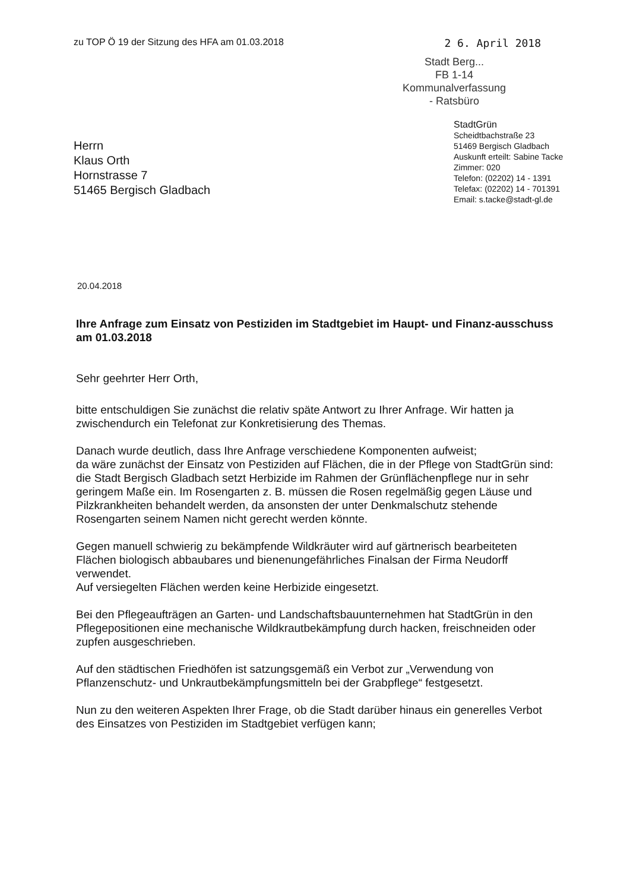zu TOP Ö 19 der Sitzung des HFA am 01.03.2018 2 6. April 2018
Stadt Berg...
FB 1-14
Kommunalverfassung
- Ratsbüro
Herrn
Klaus Orth
Hornstrasse 7
51465 Bergisch Gladbach
StadtGrün
Scheidtbachstraße 23
51469 Bergisch Gladbach
Auskunft erteilt: Sabine Tacke
Zimmer: 020
Telefon: (02202) 14 - 1391
Telefax: (02202) 14 - 701391
Email: s.tacke@stadt-gl.de
20.04.2018
Ihre Anfrage zum Einsatz von Pestiziden im Stadtgebiet im Haupt- und Finanz-ausschuss am 01.03.2018
Sehr geehrter Herr Orth,
bitte entschuldigen Sie zunächst die relativ späte Antwort zu Ihrer Anfrage. Wir hatten ja zwischendurch ein Telefonat zur Konkretisierung des Themas.
Danach wurde deutlich, dass Ihre Anfrage verschiedene Komponenten aufweist;
da wäre zunächst der Einsatz von Pestiziden auf Flächen, die in der Pflege von StadtGrün sind:
die Stadt Bergisch Gladbach setzt Herbizide im Rahmen der Grünflächenpflege nur in sehr geringem Maße ein. Im Rosengarten z. B. müssen die Rosen regelmäßig gegen Läuse und Pilzkrankheiten behandelt werden, da ansonsten der unter Denkmalschutz stehende Rosengarten seinem Namen nicht gerecht werden könnte.
Gegen manuell schwierig zu bekämpfende Wildkräuter wird auf gärtnerisch bearbeiteten Flächen biologisch abbaubares und bienenungefährliches Finalsan der Firma Neudorff verwendet.
Auf versiegelten Flächen werden keine Herbizide eingesetzt.
Bei den Pflegeaufträgen an Garten- und Landschaftsbauunternehmen hat StadtGrün in den Pflegepositionen eine mechanische Wildkrautbekämpfung durch hacken, freischneiden oder zupfen ausgeschrieben.
Auf den städtischen Friedhöfen ist satzungsgemäß ein Verbot zur „Verwendung von Pflanzenschutz- und Unkrautbekämpfungsmitteln bei der Grabpflege“ festgesetzt.
Nun zu den weiteren Aspekten Ihrer Frage, ob die Stadt darüber hinaus ein generelles Verbot des Einsatzes von Pestiziden im Stadtgebiet verfügen kann;